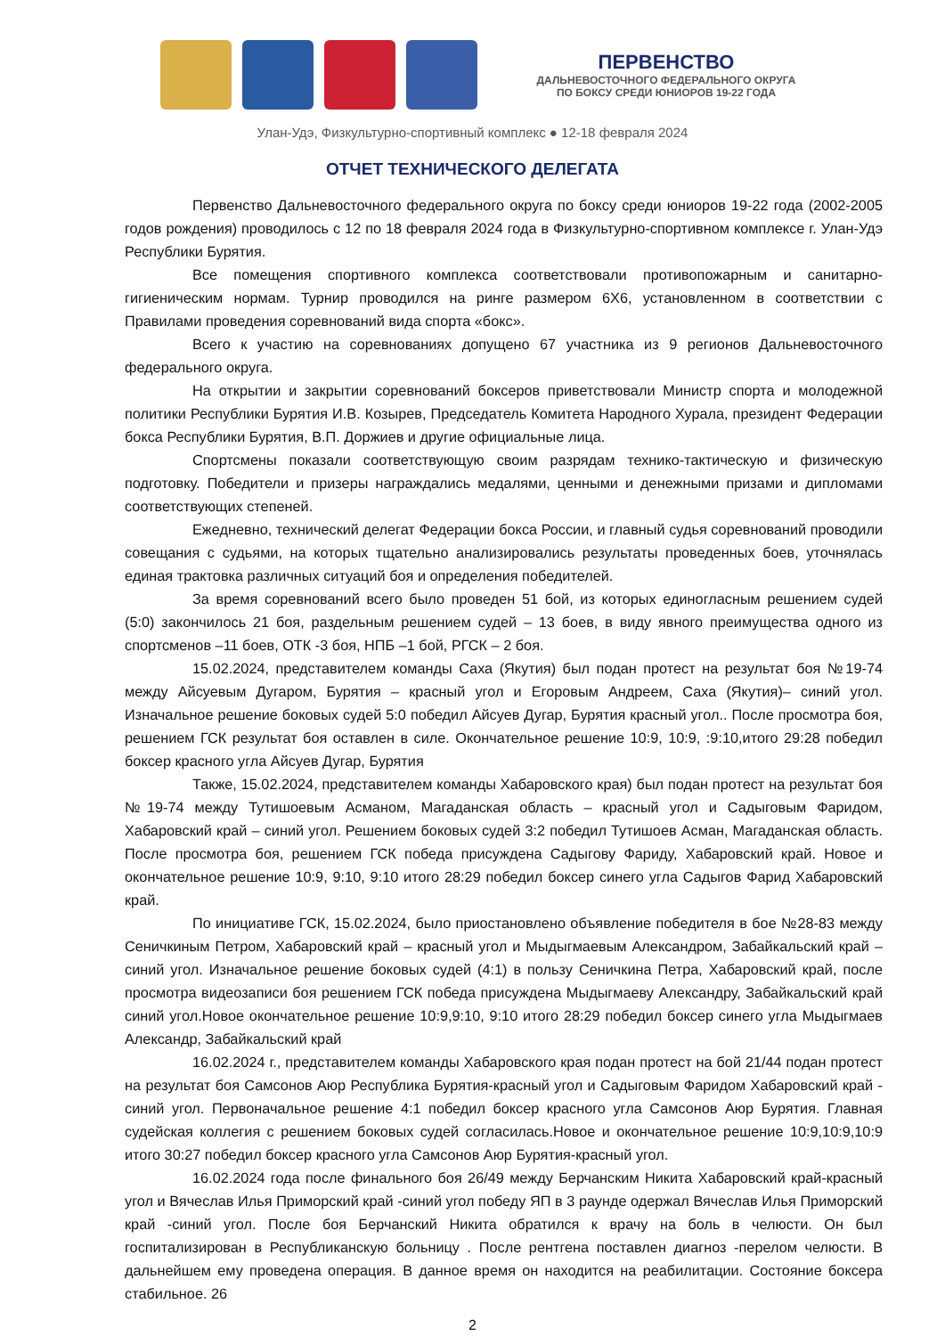ПЕРВЕНСТВО
ДАЛЬНЕВОСТОЧНОГО ФЕДЕРАЛЬНОГО ОКРУГА
ПО БОКСУ СРЕДИ ЮНИОРОВ 19-22 ГОДА
Улан-Удэ, Физкультурно-спортивный комплекс ● 12-18 февраля 2024
ОТЧЕТ ТЕХНИЧЕСКОГО ДЕЛЕГАТА
Первенство Дальневосточного федерального округа по боксу среди юниоров 19-22 года (2002-2005 годов рождения) проводилось с 12 по 18 февраля 2024 года в Физкультурно-спортивном комплексе г. Улан-Удэ Республики Бурятия.
Все помещения спортивного комплекса соответствовали противопожарным и санитарно-гигиеническим нормам. Турнир проводился на ринге размером 6Х6, установленном в соответствии с Правилами проведения соревнований вида спорта «бокс».
Всего к участию на соревнованиях допущено 67 участника из 9 регионов Дальневосточного федерального округа.
На открытии и закрытии соревнований боксеров приветствовали Министр спорта и молодежной политики Республики Бурятия И.В. Козырев, Председатель Комитета Народного Хурала, президент Федерации бокса Республики Бурятия, В.П. Доржиев и другие официальные лица.
Спортсмены показали соответствующую своим разрядам технико-тактическую и физическую подготовку. Победители и призеры награждались медалями, ценными и денежными призами и дипломами соответствующих степеней.
Ежедневно, технический делегат Федерации бокса России, и главный судья соревнований проводили совещания с судьями, на которых тщательно анализировались результаты проведенных боев, уточнялась единая трактовка различных ситуаций боя и определения победителей.
За время соревнований всего было проведен 51 бой, из которых единогласным решением судей (5:0) закончилось 21 боя, раздельным решением судей – 13 боев, в виду явного преимущества одного из спортсменов –11 боев, ОТК -3 боя, НПБ –1 бой, РГСК – 2 боя.
15.02.2024, представителем команды Саха (Якутия) был подан протест на результат боя №19-74 между Айсуевым Дугаром, Бурятия – красный угол и Егоровым Андреем, Саха (Якутия)– синий угол. Изначальное решение боковых судей 5:0 победил Айсуев Дугар, Бурятия красный угол.. После просмотра боя, решением ГСК результат боя оставлен в силе. Окончательное решение 10:9, 10:9, :9:10,итого 29:28 победил боксер красного угла Айсуев Дугар, Бурятия
Также, 15.02.2024, представителем команды Хабаровского края) был подан протест на результат боя №19-74 между Тутишоевым Асманом, Магаданская область – красный угол и Садыговым Фаридом, Хабаровский край – синий угол. Решением боковых судей 3:2 победил Тутишоев Асман, Магаданская область. После просмотра боя, решением ГСК победа присуждена Садыгову Фариду, Хабаровский край. Новое и окончательное решение 10:9, 9:10, 9:10 итого 28:29 победил боксер синего угла Садыгов Фарид Хабаровский край.
По инициативе ГСК, 15.02.2024, было приостановлено объявление победителя в бое №28-83 между Сеничкиным Петром, Хабаровский край – красный угол и Мыдыгмаевым Александром, Забайкальский край – синий угол. Изначальное решение боковых судей (4:1) в пользу Сеничкина Петра, Хабаровский край, после просмотра видеозаписи боя решением ГСК победа присуждена Мыдыгмаеву Александру, Забайкальский край синий угол.Новое окончательное решение 10:9,9:10, 9:10 итого 28:29 победил боксер синего угла Мыдыгмаев Александр, Забайкальский край
16.02.2024 г., представителем команды Хабаровского края подан протест на бой 21/44 подан протест на результат боя Самсонов Аюр Республика Бурятия-красный угол и Садыговым Фаридом Хабаровский край - синий угол. Первоначальное решение 4:1 победил боксер красного угла Самсонов Аюр Бурятия. Главная судейская коллегия с решением боковых судей согласилась.Новое и окончательное решение 10:9,10:9,10:9 итого 30:27 победил боксер красного угла Самсонов Аюр Бурятия-красный угол.
16.02.2024 года после финального боя 26/49 между Берчанским Никита Хабаровский край-красный угол и Вячеслав Илья Приморский край -синий угол победу ЯП в 3 раунде одержал Вячеслав Илья Приморский край -синий угол. После боя Берчанский Никита обратился к врачу на боль в челюсти. Он был госпитализирован в Республиканскую больницу . После рентгена поставлен диагноз -перелом челюсти. В дальнейшем ему проведена операция. В данное время он находится на реабилитации. Состояние боксера стабильное. 26
2